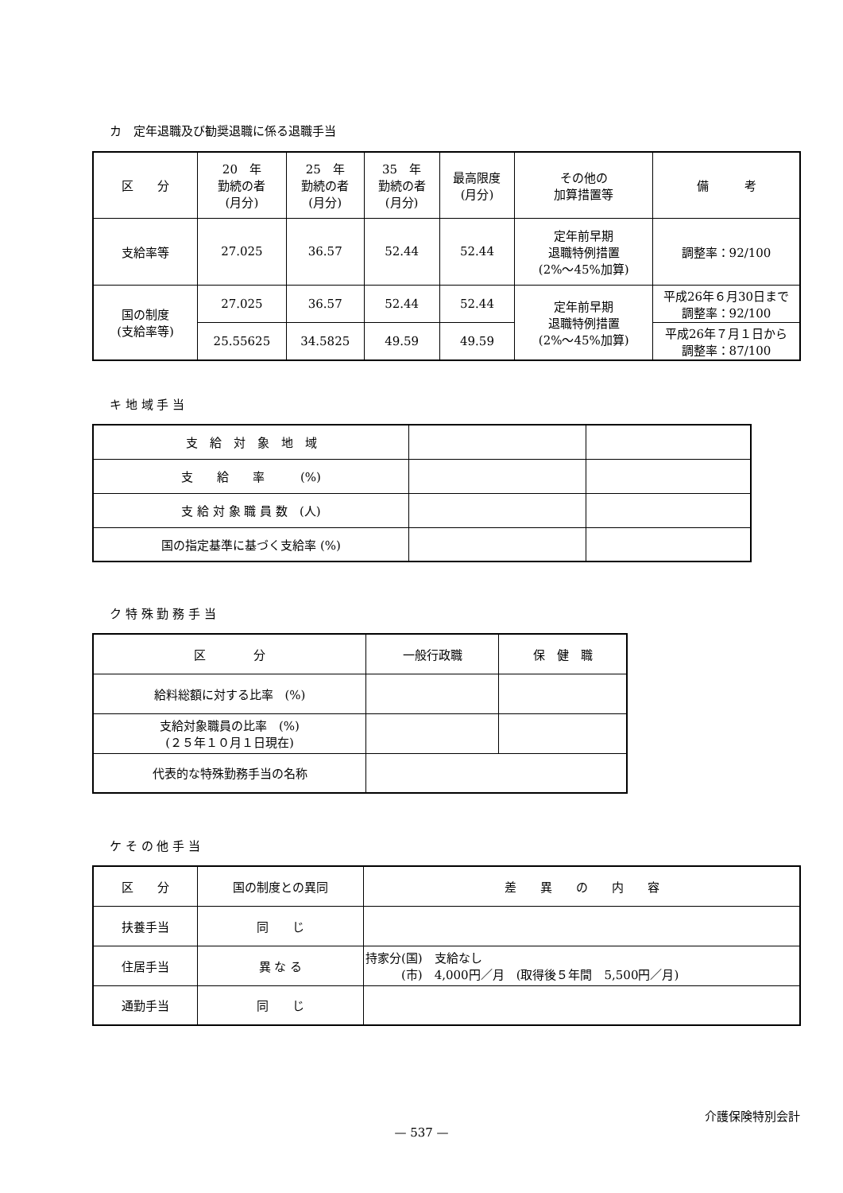カ　定年退職及び勧奨退職に係る退職手当
| 区 分 | 20 年 勤続の者 (月分) | 25 年 勤続の者 (月分) | 35 年 勤続の者 (月分) | 最高限度 (月分) | その他の 加算措置等 | 備 考 |
| 支給率等 | 27.025 | 36.57 | 52.44 | 52.44 | 定年前早期 退職特例措置 (2%～45%加算) | 調整率：92/100 |
| 国の制度 (支給率等) | 27.025 | 36.57 | 52.44 | 52.44 | 定年前早期 退職特例措置 (2%～45%加算) | 平成26年６月30日まで 調整率：92/100 |
| | 25.55625 | 34.5825 | 49.59 | 49.59 | | 平成26年７月１日から 調整率：87/100 |
キ 地 域 手 当
| 支 給 対 象 地 域 | | |
| 支 給 率 (%) | | |
| 支 給 対 象 職 員 数 (人) | | |
| 国の指定基準に基づく支給率 (%) | | |
ク 特 殊 勤 務 手 当
| 区 分 | 一般行政職 | 保 健 職 |
| 給料総額に対する比率 (%) | | |
| 支給対象職員の比率 (%) (２５年１０月１日現在) | | |
| 代表的な特殊勤務手当の名称 | | |
ケ そ の 他 手 当
| 区 分 | 国の制度との異同 | 差 異 の 内 容 |
| 扶養手当 | 同 じ | |
| 住居手当 | 異 な る | 持家分(国) 支給なし (市) 4,000円／月 (取得後５年間 5,500円／月) |
| 通勤手当 | 同 じ | |
介護保険特別会計
— 537 —